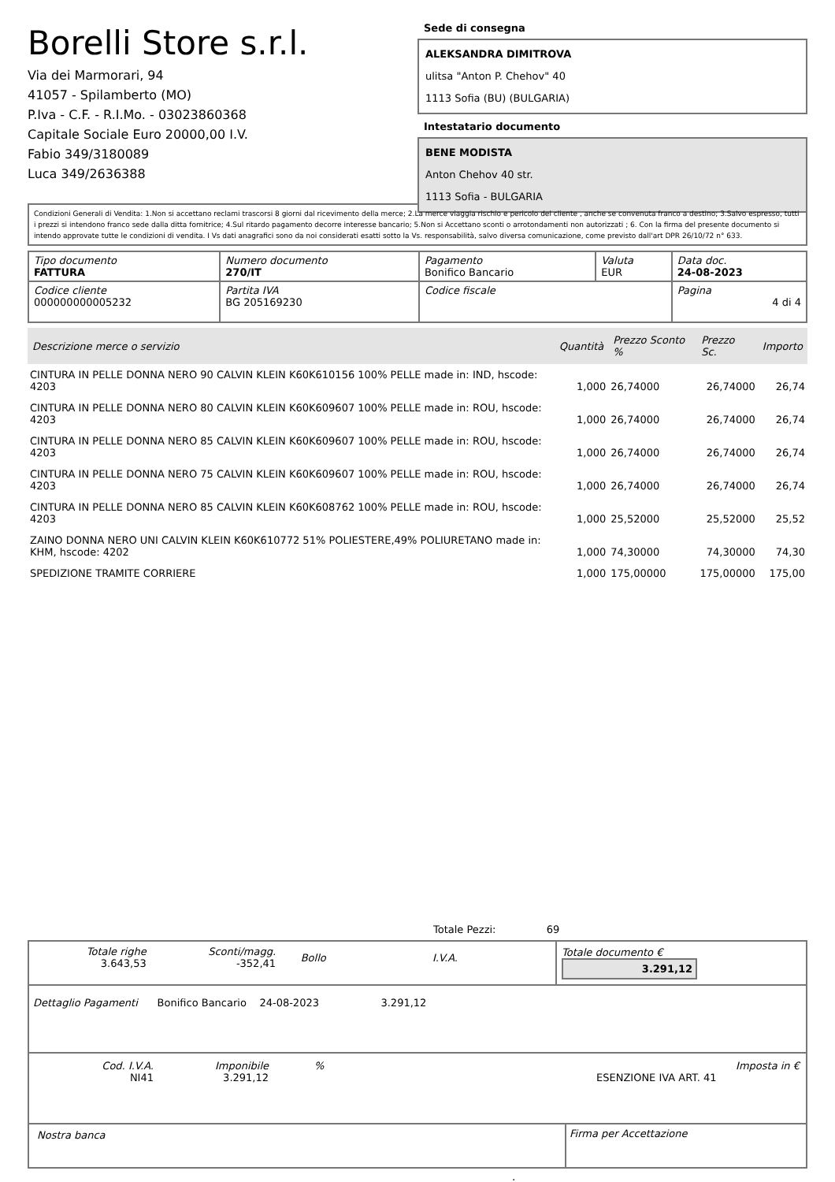Borelli Store s.r.l.
Via dei Marmorari, 94
41057 - Spilamberto (MO)
P.Iva - C.F. - R.I.Mo. - 03023860368
Capitale Sociale Euro 20000,00 I.V.
Fabio 349/3180089
Luca 349/2636388
Sede di consegna
ALEKSANDRA DIMITROVA
ulitsa "Anton P. Chehov" 40
1113 Sofia (BU) (BULGARIA)
Intestatario documento
BENE MODISTA
Anton Chehov 40 str.
1113 Sofia - BULGARIA
Condizioni Generali di Vendita: 1.Non si accettano reclami trascorsi 8 giorni dal ricevimento della merce; 2.La merce viaggia rischio e pericolo del cliente , anche se convenuta franco a destino; 3.Salvo espresso, tutti i prezzi si intendono franco sede dalla ditta fornitrice; 4.Sul ritardo pagamento decorre interesse bancario; 5.Non si Accettano sconti o arrotondamenti non autorizzati ; 6. Con la firma del presente documento si intendo approvate tutte le condizioni di vendita. I Vs dati anagrafici sono da noi considerati esatti sotto la Vs. responsabilità, salvo diversa comunicazione, come previsto dall'art DPR 26/10/72 n° 633.
| Tipo documento FATTURA | Numero documento 270/IT | Pagamento Bonifico Bancario | Valuta EUR | Data doc. 24-08-2023 |
| Codice cliente 000000000005232 | Partita IVA BG 205169230 | Codice fiscale | | Pagina 4 di 4 |
| Descrizione merce o servizio | Quantità | Prezzo Sconto % | Prezzo Sc. | Importo |
| --- | --- | --- | --- | --- |
| CINTURA IN PELLE DONNA NERO 90 CALVIN KLEIN K60K610156 100% PELLE made in: IND, hscode: 4203 | 1,000 | 26,74000 | 26,74000 | 26,74 |
| CINTURA IN PELLE DONNA NERO 80 CALVIN KLEIN K60K609607 100% PELLE made in: ROU, hscode: 4203 | 1,000 | 26,74000 | 26,74000 | 26,74 |
| CINTURA IN PELLE DONNA NERO 85 CALVIN KLEIN K60K609607 100% PELLE made in: ROU, hscode: 4203 | 1,000 | 26,74000 | 26,74000 | 26,74 |
| CINTURA IN PELLE DONNA NERO 75 CALVIN KLEIN K60K609607 100% PELLE made in: ROU, hscode: 4203 | 1,000 | 26,74000 | 26,74000 | 26,74 |
| CINTURA IN PELLE DONNA NERO 85 CALVIN KLEIN K60K608762 100% PELLE made in: ROU, hscode: 4203 | 1,000 | 25,52000 | 25,52000 | 25,52 |
| ZAINO DONNA NERO UNI CALVIN KLEIN K60K610772 51% POLIESTERE,49% POLIURETANO made in: KHM, hscode: 4202 | 1,000 | 74,30000 | 74,30000 | 74,30 |
| SPEDIZIONE TRAMITE CORRIERE | 1,000 | 175,00000 | 175,00000 | 175,00 |
Totale Pezzi: 69
| / Totale righe 3.643,53 / Sconti/magg. -352,41 / Bollo / I.V.A. / | Totale documento € 3.291,12 |
Dettaglio Pagamenti Bonifico Bancario 24-08-2023 3.291,12
| Cod. I.V.A. NI41 | Imponibile 3.291,12 | % | ESENZIONE IVA ART. 41 | Imposta in € |
| Nostra banca | Firma per Accettazione |
: